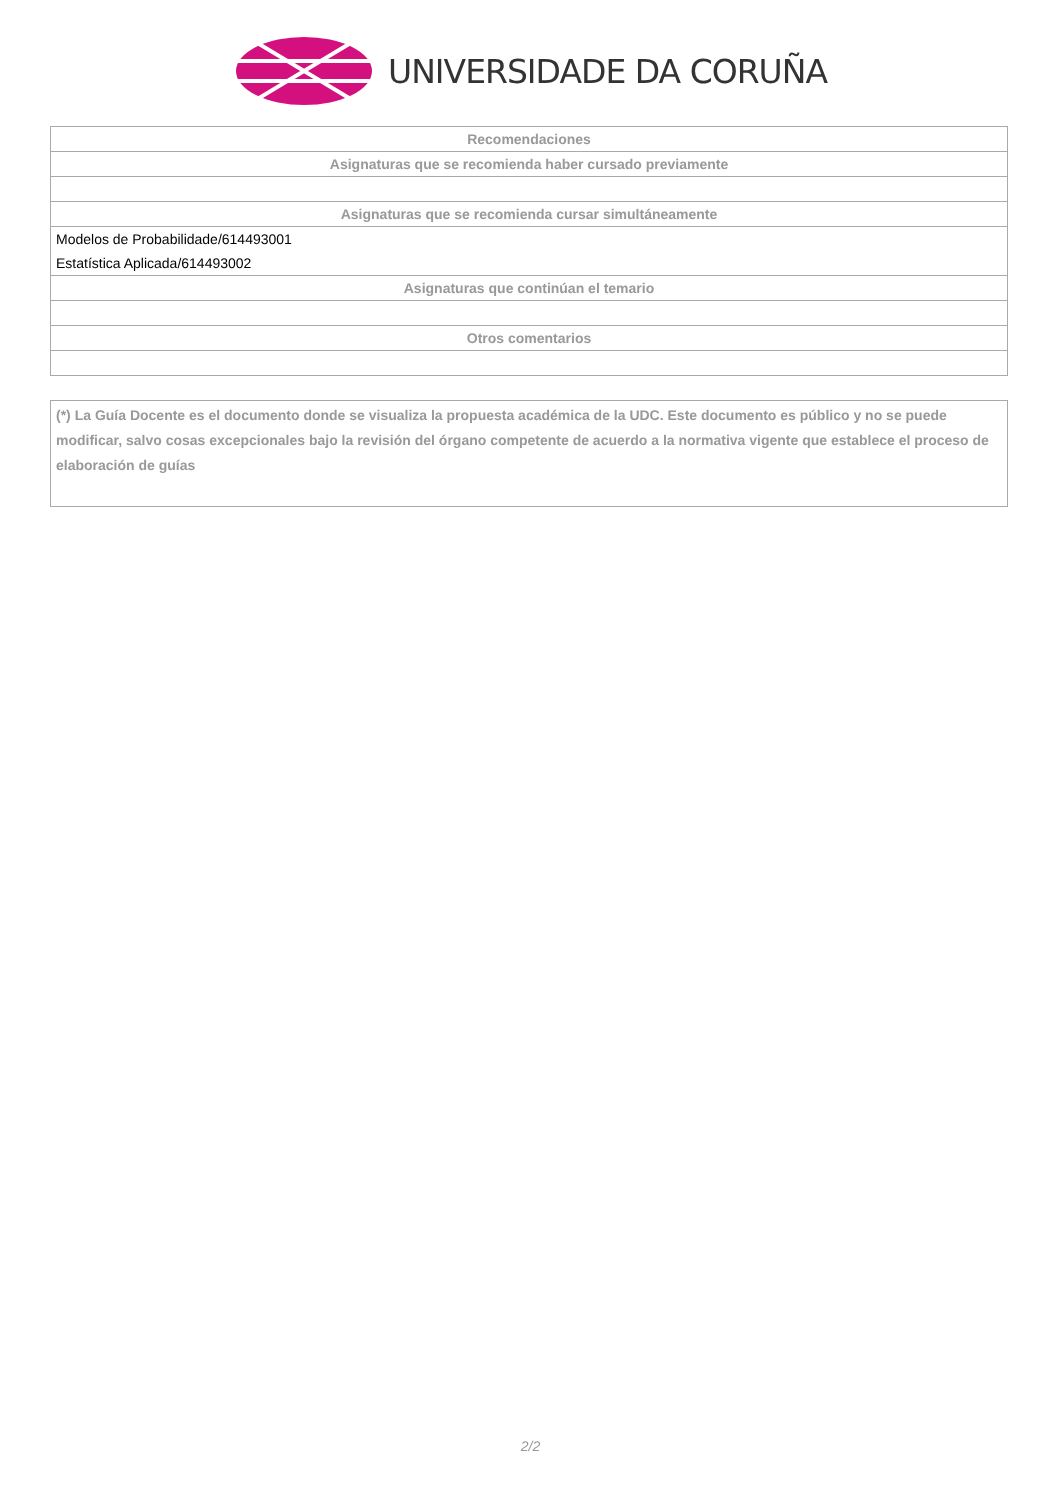UNIVERSIDADE DA CORUÑA
| Recomendaciones |
| Asignaturas que se recomienda haber cursado previamente |
| Asignaturas que se recomienda cursar simultáneamente |
| Modelos de Probabilidade/614493001 |
| Estatística Aplicada/614493002 |
| Asignaturas que continúan el temario |
| Otros comentarios |
(*) La Guía Docente es el documento donde se visualiza la propuesta académica de la UDC. Este documento es público y no se puede modificar, salvo cosas excepcionales bajo la revisión del órgano competente de acuerdo a la normativa vigente que establece el proceso de elaboración de guías
2/2